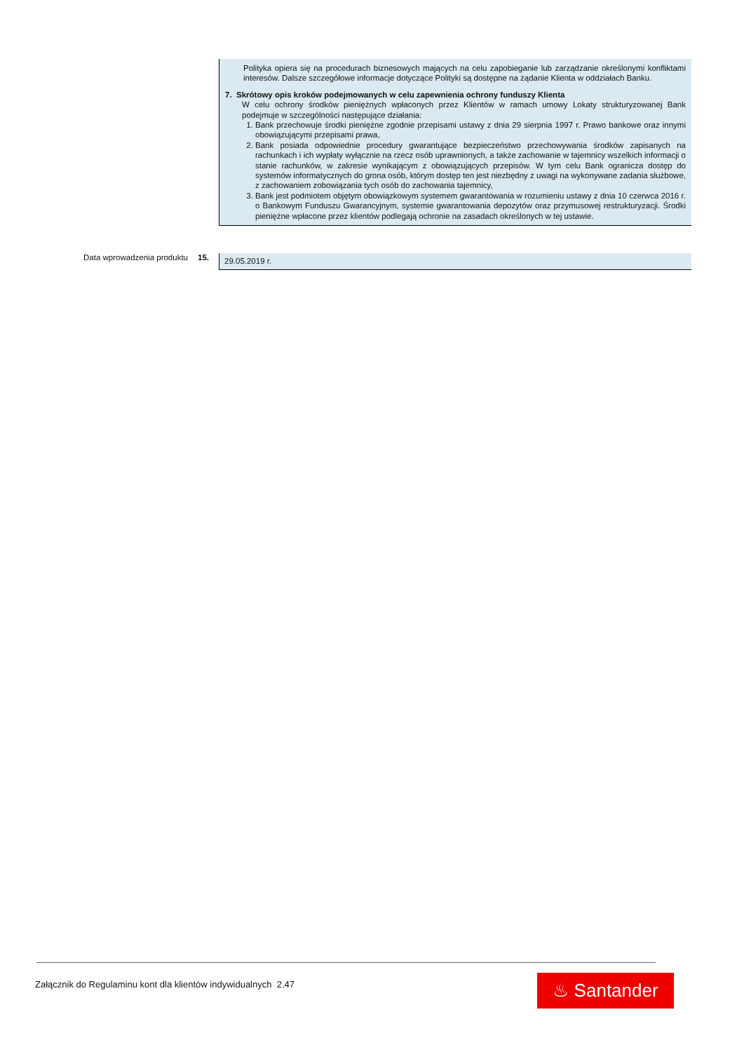Polityka opiera się na procedurach biznesowych mających na celu zapobieganie lub zarządzanie określonymi konfliktami interesów. Dalsze szczegółowe informacje dotyczące Polityki są dostępne na żądanie Klienta w oddziałach Banku.
7. Skrótowy opis kroków podejmowanych w celu zapewnienia ochrony funduszy Klienta
W celu ochrony środków pieniężnych wpłaconych przez Klientów w ramach umowy Lokaty strukturyzowanej Bank podejmuje w szczególności następujące działania:
1. Bank przechowuje środki pieniężne zgodnie przepisami ustawy z dnia 29 sierpnia 1997 r. Prawo bankowe oraz innymi obowiązującymi przepisami prawa,
2. Bank posiada odpowiednie procedury gwarantujące bezpieczeństwo przechowywania środków zapisanych na rachunkach i ich wypłaty wyłącznie na rzecz osób uprawnionych, a także zachowanie w tajemnicy wszelkich informacji o stanie rachunków, w zakresie wynikającym z obowiązujących przepisów. W tym celu Bank ogranicza dostęp do systemów informatycznych do grona osób, którym dostęp ten jest niezbędny z uwagi na wykonywane zadania służbowe, z zachowaniem zobowiązania tych osób do zachowania tajemnicy,
3. Bank jest podmiotem objętym obowiązkowym systemem gwarantowania w rozumieniu ustawy z dnia 10 czerwca 2016 r. o Bankowym Funduszu Gwarancyjnym, systemie gwarantowania depozytów oraz przymusowej restrukturyzacji. Środki pieniężne wpłacone przez klientów podlegają ochronie na zasadach określonych w tej ustawie.
Data wprowadzenia produktu 15. 29.05.2019 r.
Załącznik do Regulaminu kont dla klientów indywidualnych 2.47
♨ Santander